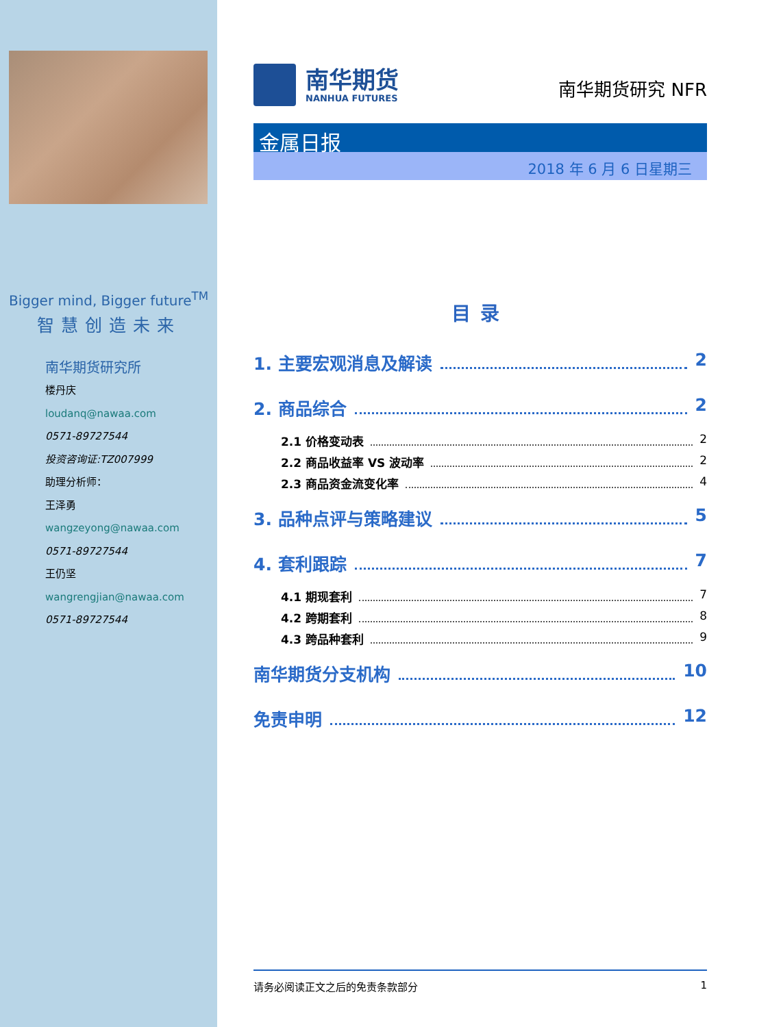Bigger mind, Bigger future<sup>TM</sup>
智慧创造未来
南华期货研究所
楼丹庆
loudanq@nawaa.com
0571-89727544
投资咨询证:TZ007999
助理分析师：
王泽勇
wangzeyong@nawaa.com
0571-89727544
王仍坚
wangrengjian@nawaa.com
0571-89727544
南华期货
NANHUA FUTURES
南华期货研究 NFR
金属日报
2018 年 6 月 6 日星期三
目录
1. 主要宏观消息及解读 2
2. 商品综合 2
2.1 价格变动表 2
2.2 商品收益率 VS 波动率 2
2.3 商品资金流变化率 4
3. 品种点评与策略建议 5
4. 套利跟踪 7
4.1 期现套利 7
4.2 跨期套利 8
4.3 跨品种套利 9
南华期货分支机构 10
免责申明 12
请务必阅读正文之后的免责条款部分 1